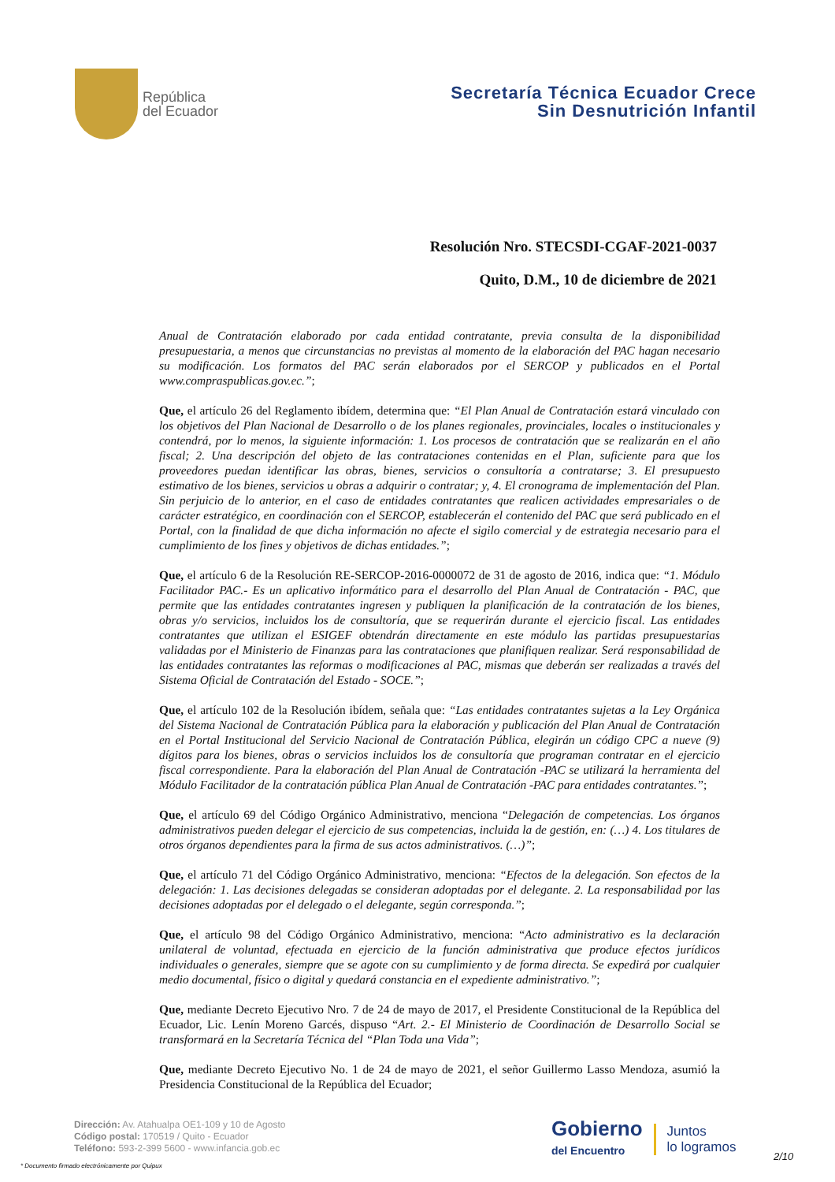República
del Ecuador
Secretaría Técnica Ecuador Crece
Sin Desnutrición Infantil
Resolución Nro. STECSDI-CGAF-2021-0037
Quito, D.M., 10 de diciembre de 2021
Anual de Contratación elaborado por cada entidad contratante, previa consulta de la disponibilidad presupuestaria, a menos que circunstancias no previstas al momento de la elaboración del PAC hagan necesario su modificación. Los formatos del PAC serán elaborados por el SERCOP y publicados en el Portal www.compraspublicas.gov.ec.”;
Que, el artículo 26 del Reglamento ibídem, determina que: “El Plan Anual de Contratación estará vinculado con los objetivos del Plan Nacional de Desarrollo o de los planes regionales, provinciales, locales o institucionales y contendrá, por lo menos, la siguiente información: 1. Los procesos de contratación que se realizarán en el año fiscal; 2. Una descripción del objeto de las contrataciones contenidas en el Plan, suficiente para que los proveedores puedan identificar las obras, bienes, servicios o consultoría a contratarse; 3. El presupuesto estimativo de los bienes, servicios u obras a adquirir o contratar; y, 4. El cronograma de implementación del Plan. Sin perjuicio de lo anterior, en el caso de entidades contratantes que realicen actividades empresariales o de carácter estratégico, en coordinación con el SERCOP, establecerán el contenido del PAC que será publicado en el Portal, con la finalidad de que dicha información no afecte el sigilo comercial y de estrategia necesario para el cumplimiento de los fines y objetivos de dichas entidades.”;
Que, el artículo 6 de la Resolución RE-SERCOP-2016-0000072 de 31 de agosto de 2016, indica que: “1. Módulo Facilitador PAC.- Es un aplicativo informático para el desarrollo del Plan Anual de Contratación - PAC, que permite que las entidades contratantes ingresen y publiquen la planificación de la contratación de los bienes, obras y/o servicios, incluidos los de consultoría, que se requerirán durante el ejercicio fiscal. Las entidades contratantes que utilizan el ESIGEF obtendrán directamente en este módulo las partidas presupuestarias validadas por el Ministerio de Finanzas para las contrataciones que planifiquen realizar. Será responsabilidad de las entidades contratantes las reformas o modificaciones al PAC, mismas que deberán ser realizadas a través del Sistema Oficial de Contratación del Estado - SOCE.”;
Que, el artículo 102 de la Resolución ibídem, señala que: “Las entidades contratantes sujetas a la Ley Orgánica del Sistema Nacional de Contratación Pública para la elaboración y publicación del Plan Anual de Contratación en el Portal Institucional del Servicio Nacional de Contratación Pública, elegirán un código CPC a nueve (9) dígitos para los bienes, obras o servicios incluidos los de consultoría que programan contratar en el ejercicio fiscal correspondiente. Para la elaboración del Plan Anual de Contratación -PAC se utilizará la herramienta del Módulo Facilitador de la contratación pública Plan Anual de Contratación -PAC para entidades contratantes.”;
Que, el artículo 69 del Código Orgánico Administrativo, menciona “Delegación de competencias. Los órganos administrativos pueden delegar el ejercicio de sus competencias, incluida la de gestión, en: (…) 4. Los titulares de otros órganos dependientes para la firma de sus actos administrativos. (…)”;
Que, el artículo 71 del Código Orgánico Administrativo, menciona: “Efectos de la delegación. Son efectos de la delegación: 1. Las decisiones delegadas se consideran adoptadas por el delegante. 2. La responsabilidad por las decisiones adoptadas por el delegado o el delegante, según corresponda.”;
Que, el artículo 98 del Código Orgánico Administrativo, menciona: “Acto administrativo es la declaración unilateral de voluntad, efectuada en ejercicio de la función administrativa que produce efectos jurídicos individuales o generales, siempre que se agote con su cumplimiento y de forma directa. Se expedirá por cualquier medio documental, físico o digital y quedará constancia en el expediente administrativo.”;
Que, mediante Decreto Ejecutivo Nro. 7 de 24 de mayo de 2017, el Presidente Constitucional de la República del Ecuador, Lic. Lenín Moreno Garcés, dispuso “Art. 2.- El Ministerio de Coordinación de Desarrollo Social se transformará en la Secretaría Técnica del “Plan Toda una Vida”;
Que, mediante Decreto Ejecutivo No. 1 de 24 de mayo de 2021, el señor Guillermo Lasso Mendoza, asumió la Presidencia Constitucional de la República del Ecuador;
Dirección: Av. Atahualpa OE1-109 y 10 de Agosto
Código postal: 170519 / Quito - Ecuador
Teléfono: 593-2-399 5600 - www.infancia.gob.ec
Gobierno
del Encuentro
Juntos
lo logramos
2/10
* Documento firmado electrónicamente por Quipux